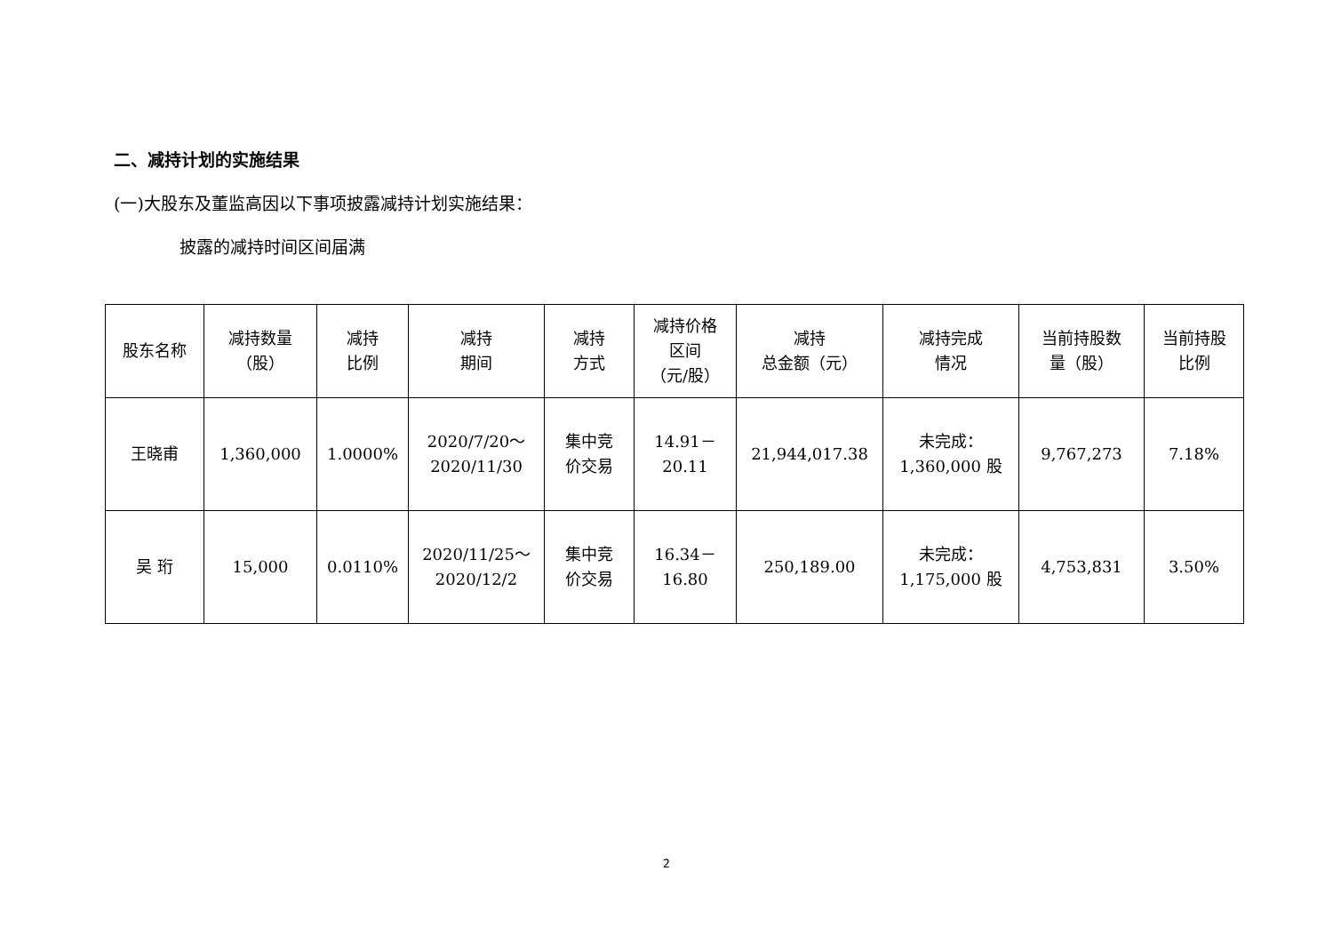二、减持计划的实施结果
(一)大股东及董监高因以下事项披露减持计划实施结果：
披露的减持时间区间届满
| 股东名称 | 减持数量 （股） | 减持 比例 | 减持 期间 | 减持 方式 | 减持价格 区间 （元/股） | 减持 总金额（元） | 减持完成 情况 | 当前持股数 量（股） | 当前持股 比例 |
| --- | --- | --- | --- | --- | --- | --- | --- | --- | --- |
| 王晓甫 | 1,360,000 | 1.0000% | 2020/7/20～ 2020/11/30 | 集中竞 价交易 | 14.91－ 20.11 | 21,944,017.38 | 未完成： 1,360,000 股 | 9,767,273 | 7.18% |
| 吴 珩 | 15,000 | 0.0110% | 2020/11/25～ 2020/12/2 | 集中竞 价交易 | 16.34－ 16.80 | 250,189.00 | 未完成： 1,175,000 股 | 4,753,831 | 3.50% |
2